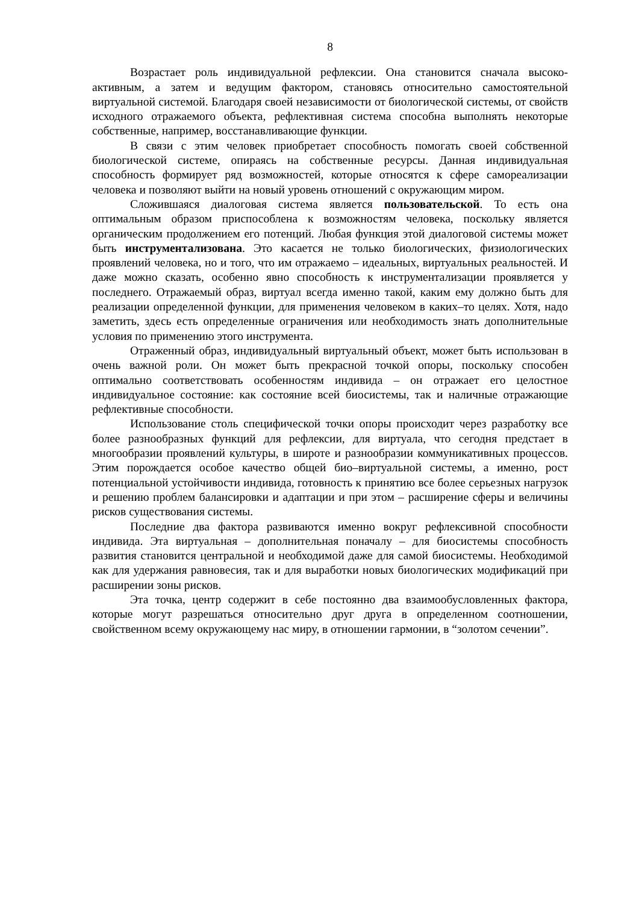8
Возрастает роль индивидуальной рефлексии. Она становится сначала высоко­активным, а затем и ведущим фактором, становясь относительно самостоятельной виртуальной системой. Благодаря своей независимости от биологической системы, от свойств исходного отражаемого объекта, рефлективная система способна вы­полнять некоторые собственные, например, восстанавливающие функции.
В связи с этим человек приобретает способность помогать своей собственной биологической системе, опираясь на собственные ресурсы. Данная индивидуальная способность формирует ряд возможностей, которые относятся к сфере самореализа­ции человека и позволяют выйти на новый уровень отношений с окружающим ми­ром.
Сложившаяся диалоговая система является пользовательской. То есть она оптимальным образом приспособлена к возможностям человека, поскольку является органическим продолжением его потенций. Любая функция этой диалоговой систе­мы может быть инструментализована. Это касается не только биологических, фи­зиологических проявлений человека, но и того, что им отражаемо – идеальных, вир­туальных реальностей. И даже можно сказать, особенно явно способность к инст­рументализации проявляется у последнего. Отражаемый образ, виртуал всегда имен­но такой, каким ему должно быть для реализации определенной функции, для при­менения человеком в каких–то целях. Хотя, надо заметить, здесь есть определенные ограничения или необходимость знать дополнительные условия по применению это­го инструмента.
Отраженный образ, индивидуальный виртуальный объект, может быть ис­пользован в очень важной роли. Он может быть прекрасной точкой опоры, посколь­ку способен оптимально соответствовать особенностям индивида – он отражает его целостное индивидуальное состояние: как состояние всей биосистемы, так и налич­ные отражающие рефлективные способности.
Использование столь специфической точки опоры происходит через разра­ботку все более разнообразных функций для рефлексии, для виртуала, что сегодня предстает в многообразии проявлений культуры, в широте и разнообразии комму­никативных процессов. Этим порождается особое качество общей био–виртуальной системы, а именно, рост потенциальной устойчивости индивида, готовность к при­нятию все более серьезных нагрузок и решению проблем балансировки и адаптации и при этом – расширение сферы и величины рисков существования системы.
Последние два фактора развиваются именно вокруг рефлексивной способно­сти индивида. Эта виртуальная – дополнительная поначалу – для биосистемы спо­собность развития становится центральной и необходимой даже для самой биосис­темы. Необходимой как для удержания равновесия, так и для выработки новых биологических модификаций при расширении зоны рисков.
Эта точка, центр содержит в себе постоянно два взаимообусловленных фак­тора, которые могут разрешаться относительно друг друга в определенном соотно­шении, свойственном всему окружающему нас миру, в отношении гармонии, в “зо­лотом сечении”.